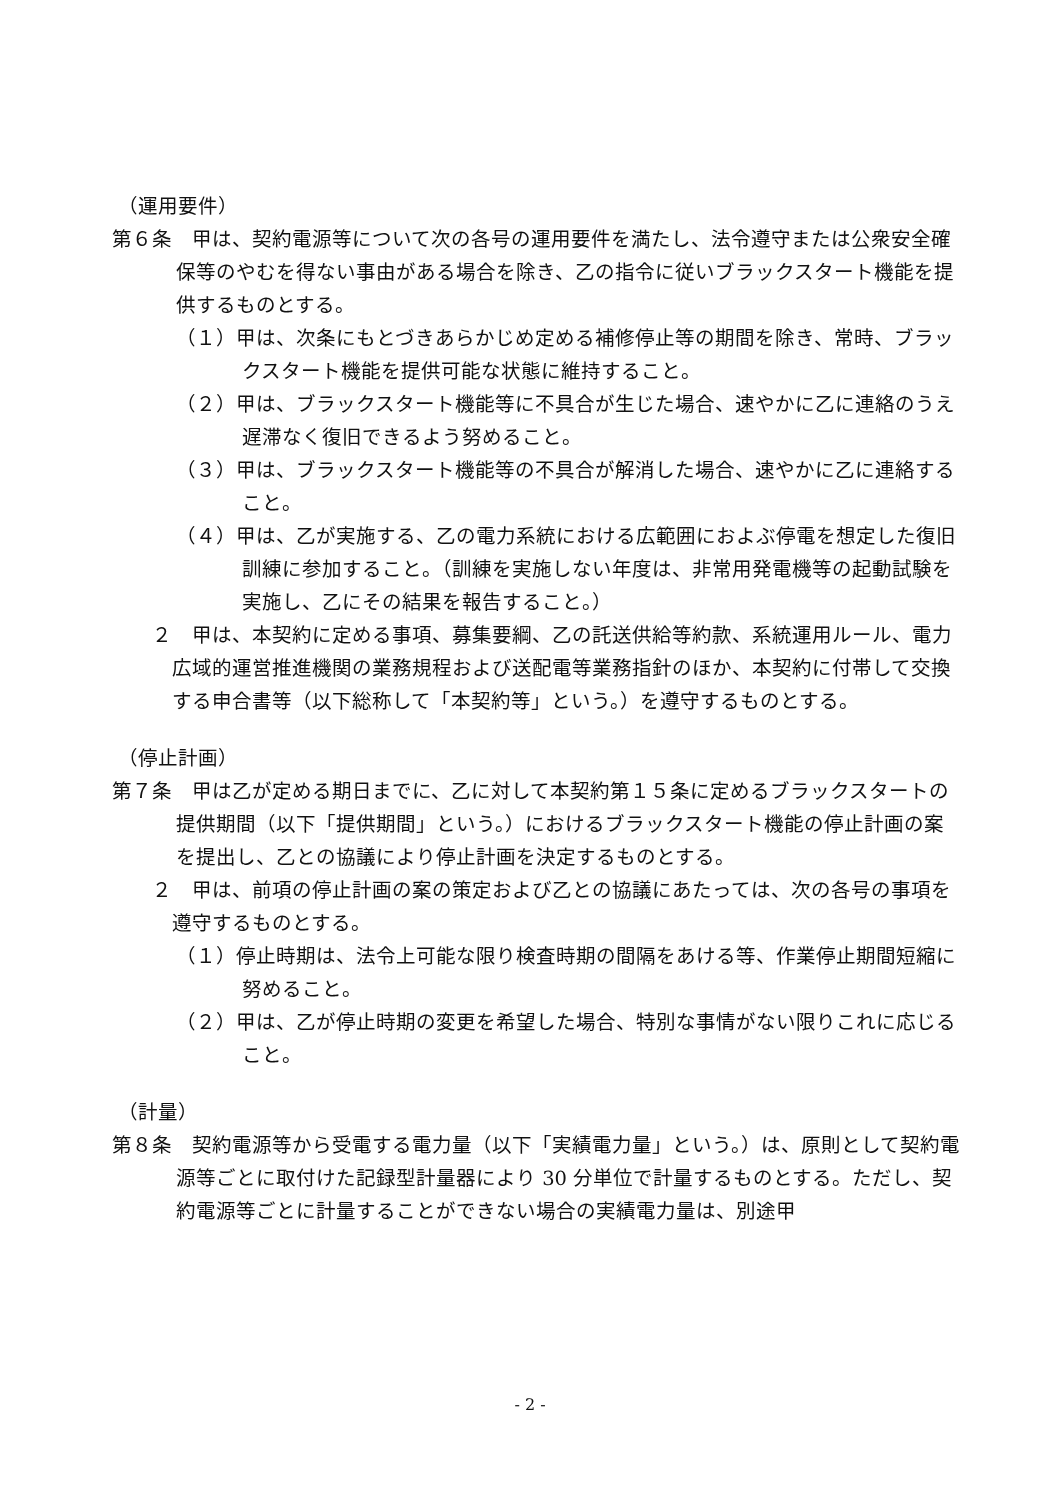（運用要件）
第６条　甲は、契約電源等について次の各号の運用要件を満たし、法令遵守または公衆安全確保等のやむを得ない事由がある場合を除き、乙の指令に従いブラックスタート機能を提供するものとする。
（１）甲は、次条にもとづきあらかじめ定める補修停止等の期間を除き、常時、ブラックスタート機能を提供可能な状態に維持すること。
（２）甲は、ブラックスタート機能等に不具合が生じた場合、速やかに乙に連絡のうえ遅滞なく復旧できるよう努めること。
（３）甲は、ブラックスタート機能等の不具合が解消した場合、速やかに乙に連絡すること。
（４）甲は、乙が実施する、乙の電力系統における広範囲におよぶ停電を想定した復旧訓練に参加すること。（訓練を実施しない年度は、非常用発電機等の起動試験を実施し、乙にその結果を報告すること。）
２　甲は、本契約に定める事項、募集要綱、乙の託送供給等約款、系統運用ルール、電力広域的運営推進機関の業務規程および送配電等業務指針のほか、本契約に付帯して交換する申合書等（以下総称して「本契約等」という。）を遵守するものとする。
（停止計画）
第７条　甲は乙が定める期日までに、乙に対して本契約第１５条に定めるブラックスタートの提供期間（以下「提供期間」という。）におけるブラックスタート機能の停止計画の案を提出し、乙との協議により停止計画を決定するものとする。
２　甲は、前項の停止計画の案の策定および乙との協議にあたっては、次の各号の事項を遵守するものとする。
（１）停止時期は、法令上可能な限り検査時期の間隔をあける等、作業停止期間短縮に努めること。
（２）甲は、乙が停止時期の変更を希望した場合、特別な事情がない限りこれに応じること。
（計量）
第８条　契約電源等から受電する電力量（以下「実績電力量」という。）は、原則として契約電源等ごとに取付けた記録型計量器により 30 分単位で計量するものとする。ただし、契約電源等ごとに計量することができない場合の実績電力量は、別途甲
- 2 -